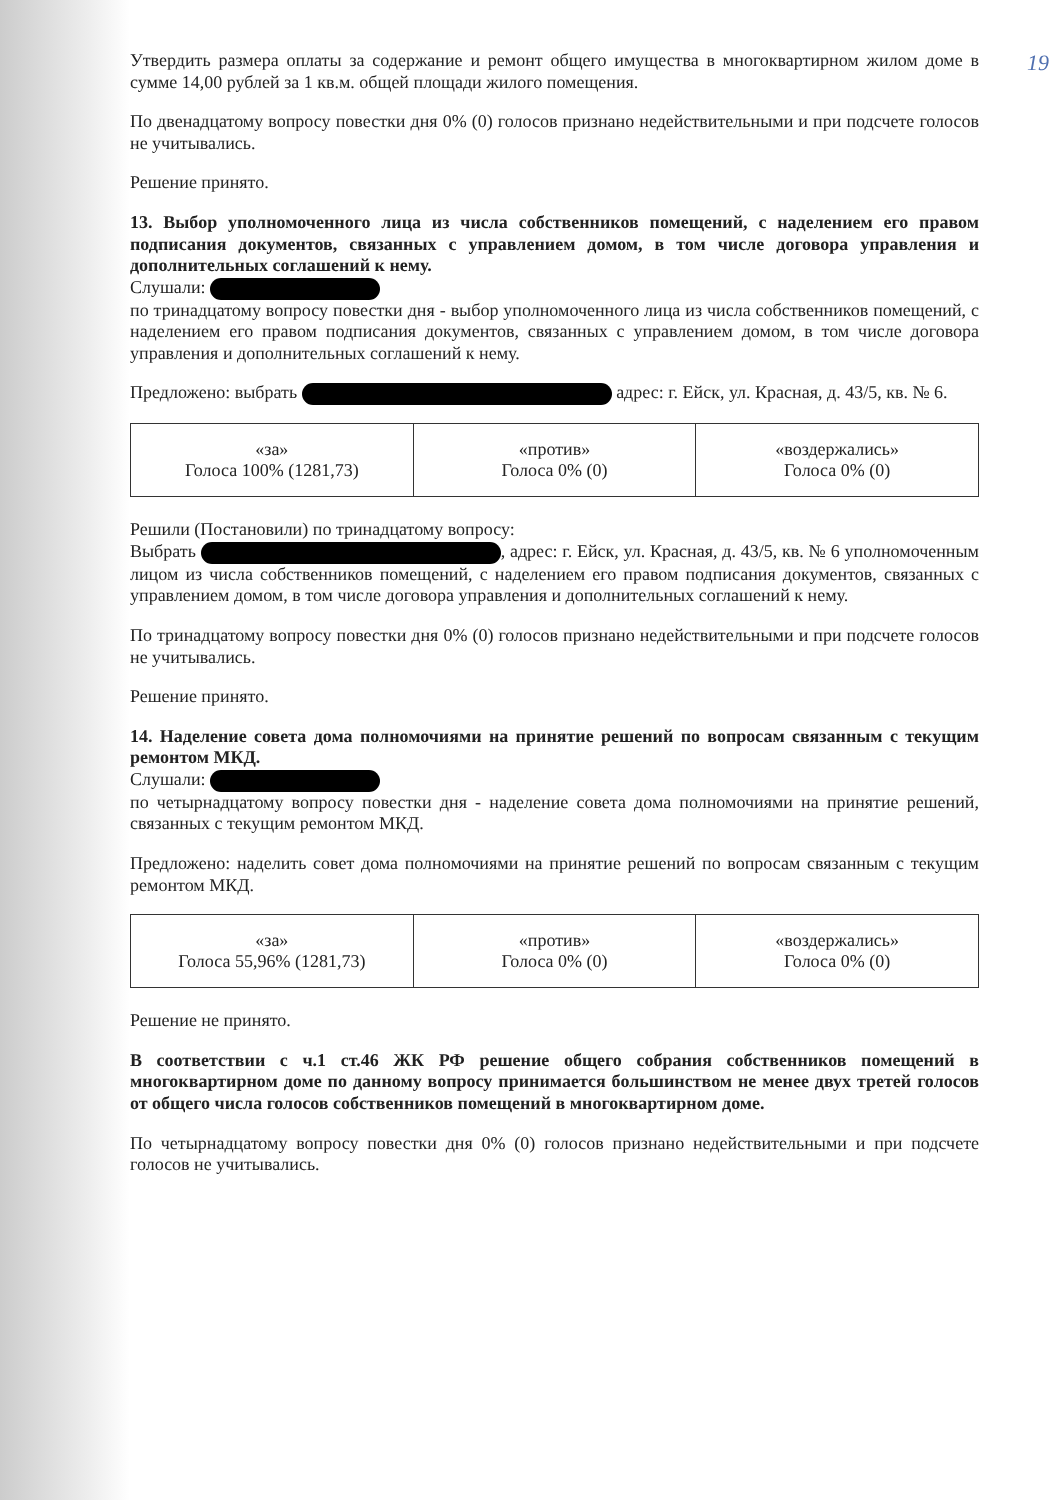19
Утвердить размера оплаты за содержание и ремонт общего имущества в многоквартирном жилом доме в сумме 14,00 рублей за 1 кв.м. общей площади жилого помещения.
По двенадцатому вопросу повестки дня 0% (0) голосов признано недействительными и при подсчете голосов не учитывались.
Решение принято.
13. Выбор уполномоченного лица из числа собственников помещений, с наделением его правом подписания документов, связанных с управлением домом, в том числе договора управления и дополнительных соглашений к нему.
Слушали:
по тринадцатому вопросу повестки дня - выбор уполномоченного лица из числа собственников помещений, с наделением его правом подписания документов, связанных с управлением домом, в том числе договора управления и дополнительных соглашений к нему.
Предложено: выбрать адрес: г. Ейск, ул. Красная, д. 43/5, кв. № 6.
| «за» Голоса 100% (1281,73) | «против» Голоса 0% (0) | «воздержались» Голоса 0% (0) |
Решили (Постановили) по тринадцатому вопросу:
Выбрать , адрес: г. Ейск, ул. Красная, д. 43/5, кв. № 6 уполномоченным лицом из числа собственников помещений, с наделением его правом подписания документов, связанных с управлением домом, в том числе договора управления и дополнительных соглашений к нему.
По тринадцатому вопросу повестки дня 0% (0) голосов признано недействительными и при подсчете голосов не учитывались.
Решение принято.
14. Наделение совета дома полномочиями на принятие решений по вопросам связанным с текущим ремонтом МКД.
Слушали:
по четырнадцатому вопросу повестки дня - наделение совета дома полномочиями на принятие решений, связанных с текущим ремонтом МКД.
Предложено: наделить совет дома полномочиями на принятие решений по вопросам связанным с текущим ремонтом МКД.
| «за» Голоса 55,96% (1281,73) | «против» Голоса 0% (0) | «воздержались» Голоса 0% (0) |
Решение не принято.
В соответствии с ч.1 ст.46 ЖК РФ решение общего собрания собственников помещений в многоквартирном доме по данному вопросу принимается большинством не менее двух третей голосов от общего числа голосов собственников помещений в многоквартирном доме.
По четырнадцатому вопросу повестки дня 0% (0) голосов признано недействительными и при подсчете голосов не учитывались.